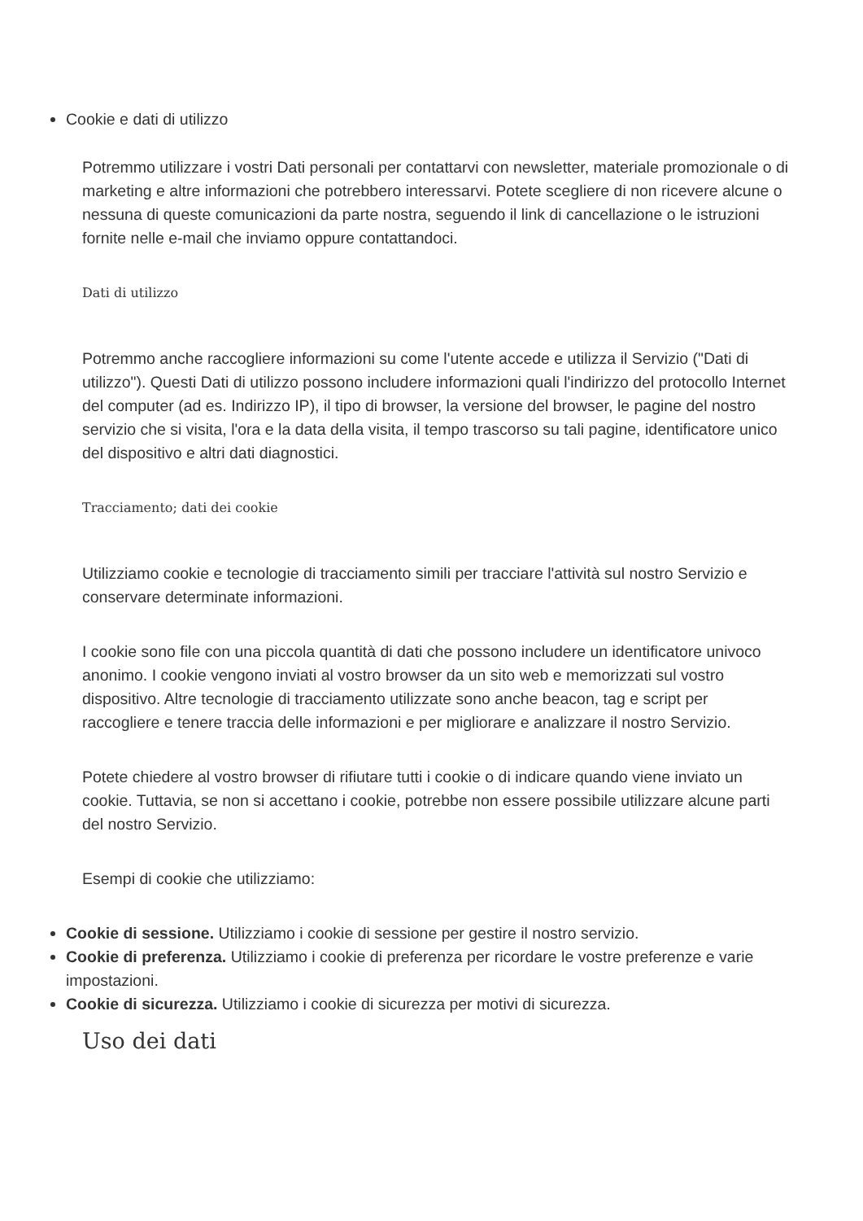Cookie e dati di utilizzo
Potremmo utilizzare i vostri Dati personali per contattarvi con newsletter, materiale promozionale o di marketing e altre informazioni che potrebbero interessarvi. Potete scegliere di non ricevere alcune o nessuna di queste comunicazioni da parte nostra, seguendo il link di cancellazione o le istruzioni fornite nelle e-mail che inviamo oppure contattandoci.
Dati di utilizzo
Potremmo anche raccogliere informazioni su come l'utente accede e utilizza il Servizio ("Dati di utilizzo"). Questi Dati di utilizzo possono includere informazioni quali l'indirizzo del protocollo Internet del computer (ad es. Indirizzo IP), il tipo di browser, la versione del browser, le pagine del nostro servizio che si visita, l'ora e la data della visita, il tempo trascorso su tali pagine, identificatore unico del dispositivo e altri dati diagnostici.
Tracciamento; dati dei cookie
Utilizziamo cookie e tecnologie di tracciamento simili per tracciare l'attività sul nostro Servizio e conservare determinate informazioni.
I cookie sono file con una piccola quantità di dati che possono includere un identificatore univoco anonimo. I cookie vengono inviati al vostro browser da un sito web e memorizzati sul vostro dispositivo. Altre tecnologie di tracciamento utilizzate sono anche beacon, tag e script per raccogliere e tenere traccia delle informazioni e per migliorare e analizzare il nostro Servizio.
Potete chiedere al vostro browser di rifiutare tutti i cookie o di indicare quando viene inviato un cookie. Tuttavia, se non si accettano i cookie, potrebbe non essere possibile utilizzare alcune parti del nostro Servizio.
Esempi di cookie che utilizziamo:
Cookie di sessione. Utilizziamo i cookie di sessione per gestire il nostro servizio.
Cookie di preferenza. Utilizziamo i cookie di preferenza per ricordare le vostre preferenze e varie impostazioni.
Cookie di sicurezza. Utilizziamo i cookie di sicurezza per motivi di sicurezza.
Uso dei dati